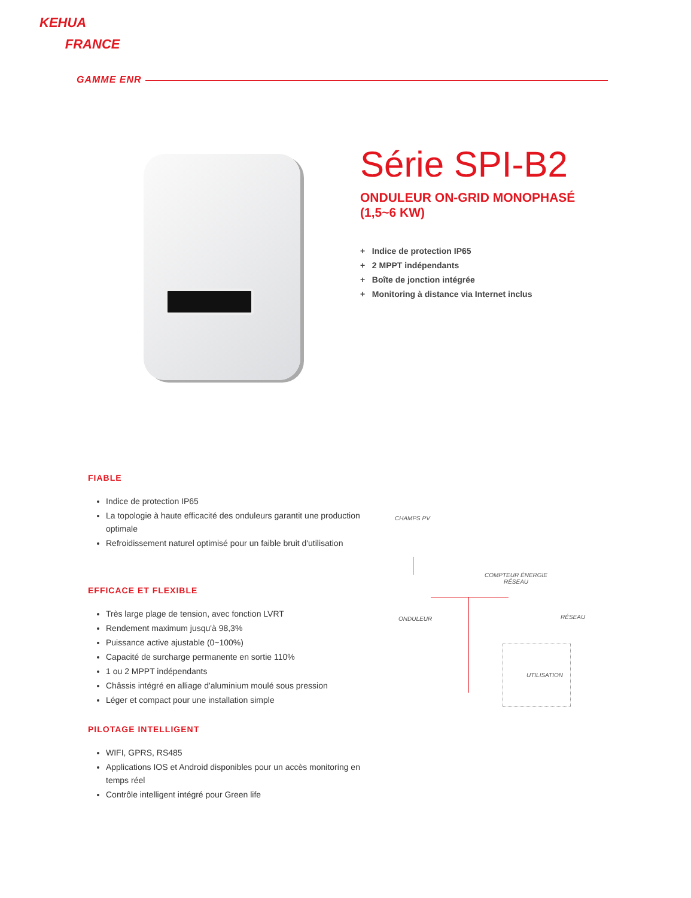KEHUA
FRANCE
GAMME ENR
Série SPI-B2
ONDULEUR ON-GRID MONOPHASÉ
(1,5~6 KW)
+ Indice de protection IP65
+ 2 MPPT indépendants
+ Boîte de jonction intégrée
+ Monitoring à distance via Internet inclus
FIABLE
Indice de protection IP65
La topologie à haute efficacité des onduleurs garantit une production optimale
Refroidissement naturel optimisé pour un faible bruit d'utilisation
EFFICACE ET FLEXIBLE
Très large plage de tension, avec fonction LVRT
Rendement maximum jusqu'à 98,3%
Puissance active ajustable (0~100%)
Capacité de surcharge permanente en sortie 110%
1 ou 2 MPPT indépendants
Châssis intégré en alliage d'aluminium moulé sous pression
Léger et compact pour une installation simple
PILOTAGE INTELLIGENT
WIFI, GPRS, RS485
Applications IOS et Android disponibles pour un accès monitoring en temps réel
Contrôle intelligent intégré pour Green life
CHAMPS PV
COMPTEUR ÉNERGIE
RÉSEAU
ONDULEUR RÉSEAU
UTILISATION